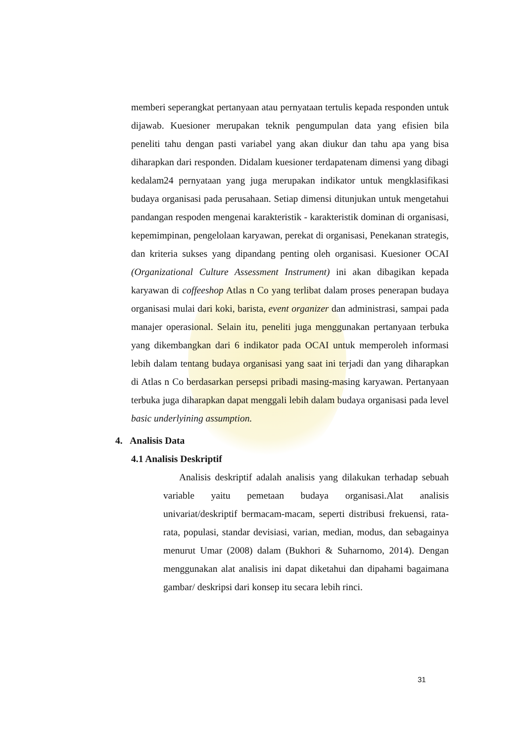memberi seperangkat pertanyaan atau pernyataan tertulis kepada responden untuk dijawab. Kuesioner merupakan teknik pengumpulan data yang efisien bila peneliti tahu dengan pasti variabel yang akan diukur dan tahu apa yang bisa diharapkan dari responden. Didalam kuesioner terdapatenam dimensi yang dibagi kedalam24 pernyataan yang juga merupakan indikator untuk mengklasifikasi budaya organisasi pada perusahaan. Setiap dimensi ditunjukan untuk mengetahui pandangan respoden mengenai karakteristik - karakteristik dominan di organisasi, kepemimpinan, pengelolaan karyawan, perekat di organisasi, Penekanan strategis, dan kriteria sukses yang dipandang penting oleh organisasi. Kuesioner OCAI (Organizational Culture Assessment Instrument) ini akan dibagikan kepada karyawan di coffeeshop Atlas n Co yang terlibat dalam proses penerapan budaya organisasi mulai dari koki, barista, event organizer dan administrasi, sampai pada manajer operasional. Selain itu, peneliti juga menggunakan pertanyaan terbuka yang dikembangkan dari 6 indikator pada OCAI untuk memperoleh informasi lebih dalam tentang budaya organisasi yang saat ini terjadi dan yang diharapkan di Atlas n Co berdasarkan persepsi pribadi masing-masing karyawan. Pertanyaan terbuka juga diharapkan dapat menggali lebih dalam budaya organisasi pada level basic underlyining assumption.
4. Analisis Data
4.1 Analisis Deskriptif
Analisis deskriptif adalah analisis yang dilakukan terhadap sebuah variable yaitu pemetaan budaya organisasi.Alat analisis univariat/deskriptif bermacam-macam, seperti distribusi frekuensi, rata-rata, populasi, standar devisiasi, varian, median, modus, dan sebagainya menurut Umar (2008) dalam (Bukhori & Suharnomo, 2014). Dengan menggunakan alat analisis ini dapat diketahui dan dipahami bagaimana gambar/ deskripsi dari konsep itu secara lebih rinci.
31